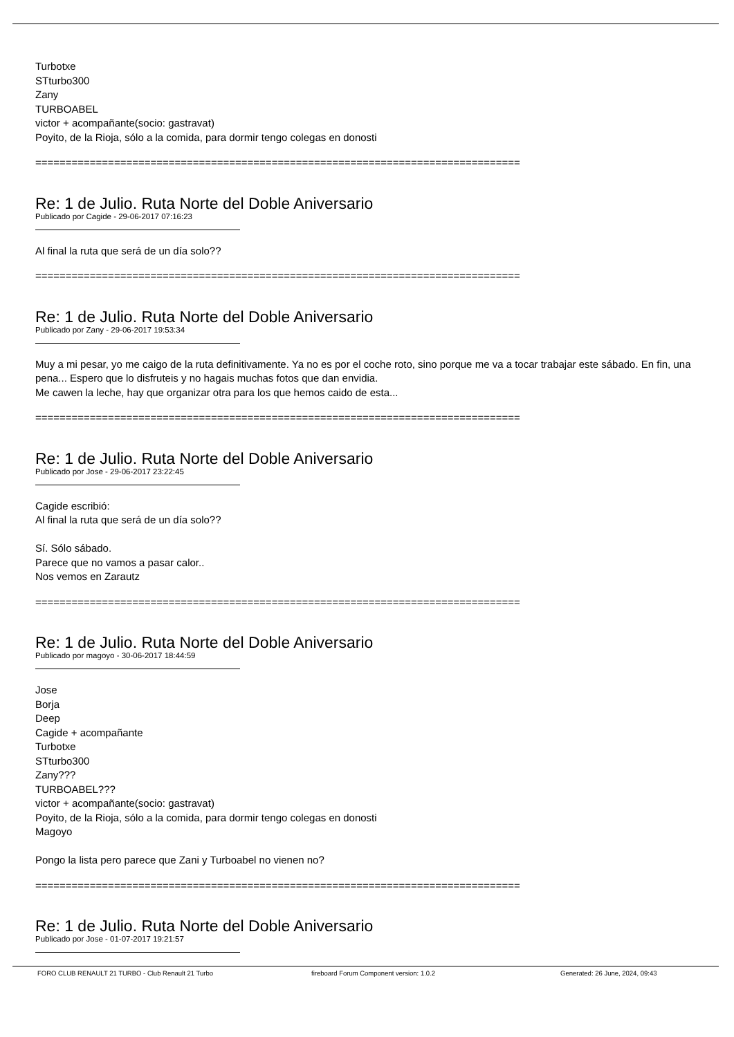Turbotxe
STturbo300
Zany
TURBOABEL
victor + acompañante(socio: gastravat)
Poyito, de la Rioja, sólo a la comida, para dormir tengo colegas en donosti
================================================================================
Re: 1 de Julio. Ruta Norte del Doble Aniversario
Publicado por Cagide - 29-06-2017 07:16:23
Al final la ruta que será de un día solo??
================================================================================
Re: 1 de Julio. Ruta Norte del Doble Aniversario
Publicado por Zany - 29-06-2017 19:53:34
Muy a mi pesar, yo me caigo de la ruta definitivamente. Ya no es por el coche roto, sino porque me va a tocar trabajar este sábado. En fin, una pena... Espero que lo disfruteis y no hagais muchas fotos que dan envidia.
Me cawen la leche, hay que organizar otra para los que hemos caido de esta...
================================================================================
Re: 1 de Julio. Ruta Norte del Doble Aniversario
Publicado por Jose - 29-06-2017 23:22:45
Cagide escribió:
Al final la ruta que será de un día solo??
Sí. Sólo sábado.
Parece que no vamos a pasar calor..
Nos vemos en Zarautz
================================================================================
Re: 1 de Julio. Ruta Norte del Doble Aniversario
Publicado por magoyo - 30-06-2017 18:44:59
Jose
Borja
Deep
Cagide + acompañante
Turbotxe
STturbo300
Zany???
TURBOABEL???
victor + acompañante(socio: gastravat)
Poyito, de la Rioja, sólo a la comida, para dormir tengo colegas en donosti
Magoyo
Pongo la lista pero parece que Zani y Turboabel no vienen no?
================================================================================
Re: 1 de Julio. Ruta Norte del Doble Aniversario
Publicado por Jose - 01-07-2017 19:21:57
FORO CLUB RENAULT 21 TURBO - Club Renault 21 Turbo fireboard Forum Component version: 1.0.2 Generated: 26 June, 2024, 09:43